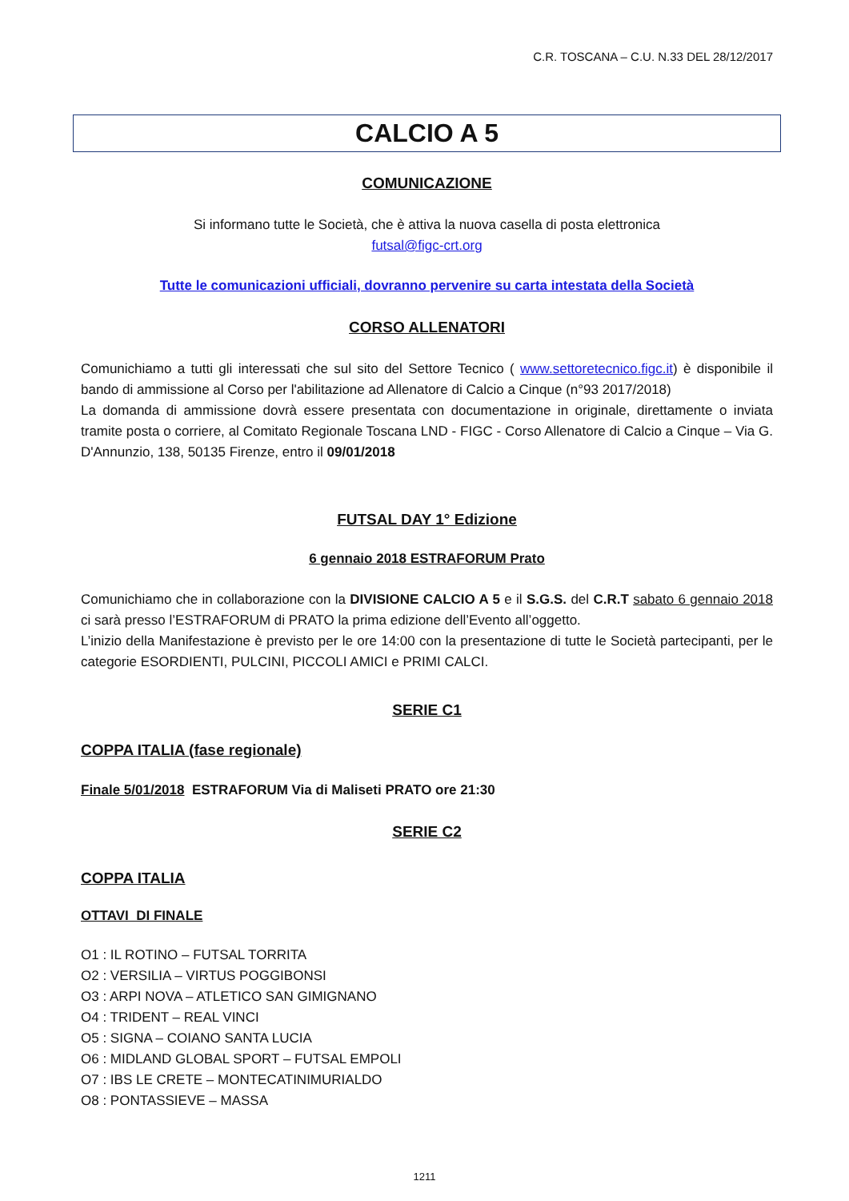C.R. TOSCANA – C.U. N.33 DEL 28/12/2017
CALCIO A 5
COMUNICAZIONE
Si informano tutte le Società, che è attiva la nuova casella di posta elettronica
futsal@figc-crt.org
Tutte le comunicazioni ufficiali, dovranno pervenire su carta intestata della Società
CORSO ALLENATORI
Comunichiamo a tutti gli interessati che sul sito del Settore Tecnico ( www.settoretecnico.figc.it) è disponibile il bando di ammissione al Corso per l'abilitazione ad Allenatore di Calcio a Cinque (n°93 2017/2018)
La domanda di ammissione dovrà essere presentata con documentazione in originale, direttamente o inviata tramite posta o corriere, al Comitato Regionale Toscana LND - FIGC - Corso Allenatore di Calcio a Cinque – Via G. D'Annunzio, 138, 50135 Firenze, entro il 09/01/2018
FUTSAL DAY 1° Edizione
6 gennaio 2018 ESTRAFORUM Prato
Comunichiamo che in collaborazione con la DIVISIONE CALCIO A 5 e il S.G.S. del C.R.T sabato 6 gennaio 2018 ci sarà presso l’ESTRAFORUM di PRATO la prima edizione dell’Evento all’oggetto.
L’inizio della Manifestazione è previsto per le ore 14:00 con la presentazione di tutte le Società partecipanti, per le categorie ESORDIENTI, PULCINI, PICCOLI AMICI e PRIMI CALCI.
SERIE C1
COPPA ITALIA (fase regionale)
Finale 5/01/2018 ESTRAFORUM Via di Maliseti PRATO ore 21:30
SERIE C2
COPPA ITALIA
OTTAVI DI FINALE
O1 : IL ROTINO – FUTSAL TORRITA
O2 : VERSILIA – VIRTUS POGGIBONSI
O3 : ARPI NOVA – ATLETICO SAN GIMIGNANO
O4 : TRIDENT – REAL VINCI
O5 : SIGNA – COIANO SANTA LUCIA
O6 : MIDLAND GLOBAL SPORT – FUTSAL EMPOLI
O7 : IBS LE CRETE – MONTECATINIMURIALDO
O8 : PONTASSIEVE – MASSA
1211